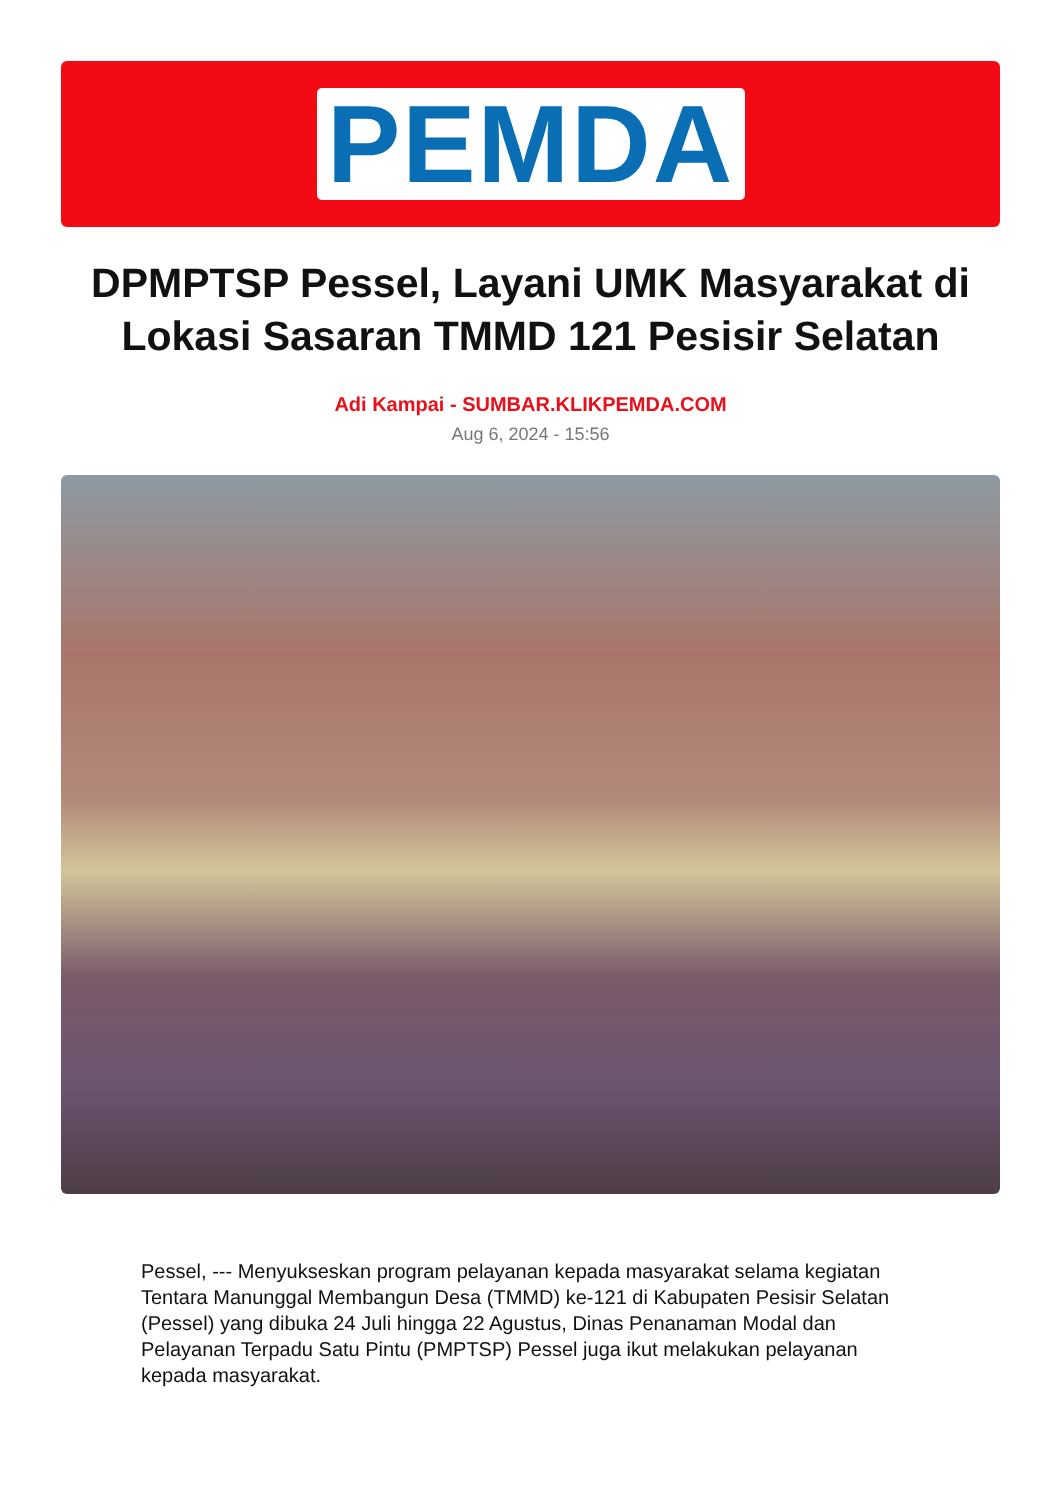PEMDA
DPMPTSP Pessel, Layani UMK Masyarakat di Lokasi Sasaran TMMD 121 Pesisir Selatan
Adi Kampai - SUMBAR.KLIKPEMDA.COM
Aug 6, 2024 - 15:56
Pessel, --- Menyukseskan program pelayanan kepada masyarakat selama kegiatan Tentara Manunggal Membangun Desa (TMMD) ke-121 di Kabupaten Pesisir Selatan (Pessel) yang dibuka 24 Juli hingga 22 Agustus, Dinas Penanaman Modal dan Pelayanan Terpadu Satu Pintu (PMPTSP) Pessel juga ikut melakukan pelayanan kepada masyarakat.